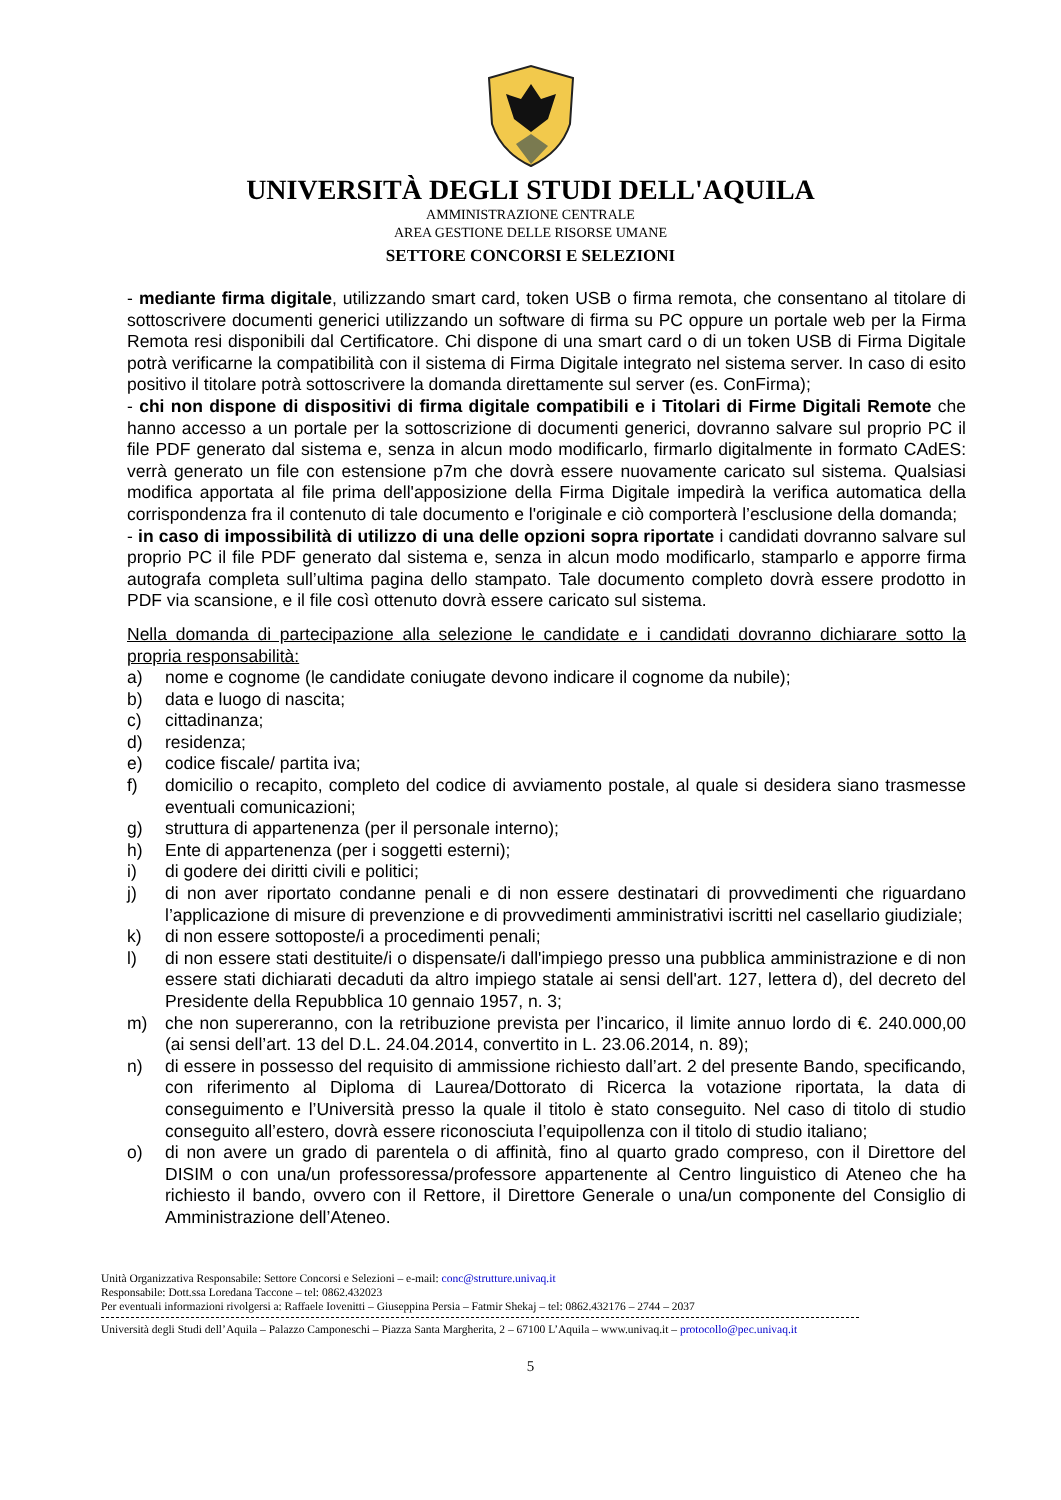UNIVERSITÀ DEGLI STUDI DELL'AQUILA
AMMINISTRAZIONE CENTRALE
AREA GESTIONE DELLE RISORSE UMANE
SETTORE CONCORSI E SELEZIONI
- mediante firma digitale, utilizzando smart card, token USB o firma remota, che consentano al titolare di sottoscrivere documenti generici utilizzando un software di firma su PC oppure un portale web per la Firma Remota resi disponibili dal Certificatore. Chi dispone di una smart card o di un token USB di Firma Digitale potrà verificarne la compatibilità con il sistema di Firma Digitale integrato nel sistema server. In caso di esito positivo il titolare potrà sottoscrivere la domanda direttamente sul server (es. ConFirma);
- chi non dispone di dispositivi di firma digitale compatibili e i Titolari di Firme Digitali Remote che hanno accesso a un portale per la sottoscrizione di documenti generici, dovranno salvare sul proprio PC il file PDF generato dal sistema e, senza in alcun modo modificarlo, firmarlo digitalmente in formato CAdES: verrà generato un file con estensione p7m che dovrà essere nuovamente caricato sul sistema. Qualsiasi modifica apportata al file prima dell'apposizione della Firma Digitale impedirà la verifica automatica della corrispondenza fra il contenuto di tale documento e l'originale e ciò comporterà l’esclusione della domanda;
- in caso di impossibilità di utilizzo di una delle opzioni sopra riportate i candidati dovranno salvare sul proprio PC il file PDF generato dal sistema e, senza in alcun modo modificarlo, stamparlo e apporre firma autografa completa sull’ultima pagina dello stampato. Tale documento completo dovrà essere prodotto in PDF via scansione, e il file così ottenuto dovrà essere caricato sul sistema.
Nella domanda di partecipazione alla selezione le candidate e i candidati dovranno dichiarare sotto la propria responsabilità:
a) nome e cognome (le candidate coniugate devono indicare il cognome da nubile);
b) data e luogo di nascita;
c) cittadinanza;
d) residenza;
e) codice fiscale/ partita iva;
f) domicilio o recapito, completo del codice di avviamento postale, al quale si desidera siano trasmesse eventuali comunicazioni;
g) struttura di appartenenza (per il personale interno);
h) Ente di appartenenza (per i soggetti esterni);
i) di godere dei diritti civili e politici;
j) di non aver riportato condanne penali e di non essere destinatari di provvedimenti che riguardano l’applicazione di misure di prevenzione e di provvedimenti amministrativi iscritti nel casellario giudiziale;
k) di non essere sottoposte/i a procedimenti penali;
l) di non essere stati destituite/i o dispensate/i dall'impiego presso una pubblica amministrazione e di non essere stati dichiarati decaduti da altro impiego statale ai sensi dell'art. 127, lettera d), del decreto del Presidente della Repubblica 10 gennaio 1957, n. 3;
m) che non supereranno, con la retribuzione prevista per l’incarico, il limite annuo lordo di €. 240.000,00 (ai sensi dell’art. 13 del D.L. 24.04.2014, convertito in L. 23.06.2014, n. 89);
n) di essere in possesso del requisito di ammissione richiesto dall’art. 2 del presente Bando, specificando, con riferimento al Diploma di Laurea/Dottorato di Ricerca la votazione riportata, la data di conseguimento e l’Università presso la quale il titolo è stato conseguito. Nel caso di titolo di studio conseguito all’estero, dovrà essere riconosciuta l’equipollenza con il titolo di studio italiano;
o) di non avere un grado di parentela o di affinità, fino al quarto grado compreso, con il Direttore del DISIM o con una/un professoressa/professore appartenente al Centro linguistico di Ateneo che ha richiesto il bando, ovvero con il Rettore, il Direttore Generale o una/un componente del Consiglio di Amministrazione dell’Ateneo.
Unità Organizzativa Responsabile: Settore Concorsi e Selezioni – e-mail: conc@strutture.univaq.it
Responsabile: Dott.ssa Loredana Taccone – tel: 0862.432023
Per eventuali informazioni rivolgersi a: Raffaele Iovenitti – Giuseppina Persia – Fatmir Shekaj – tel: 0862.432176 – 2744 – 2037
Università degli Studi dell’Aquila – Palazzo Camponeschi – Piazza Santa Margherita, 2 – 67100 L’Aquila – www.univaq.it – protocollo@pec.univaq.it
5